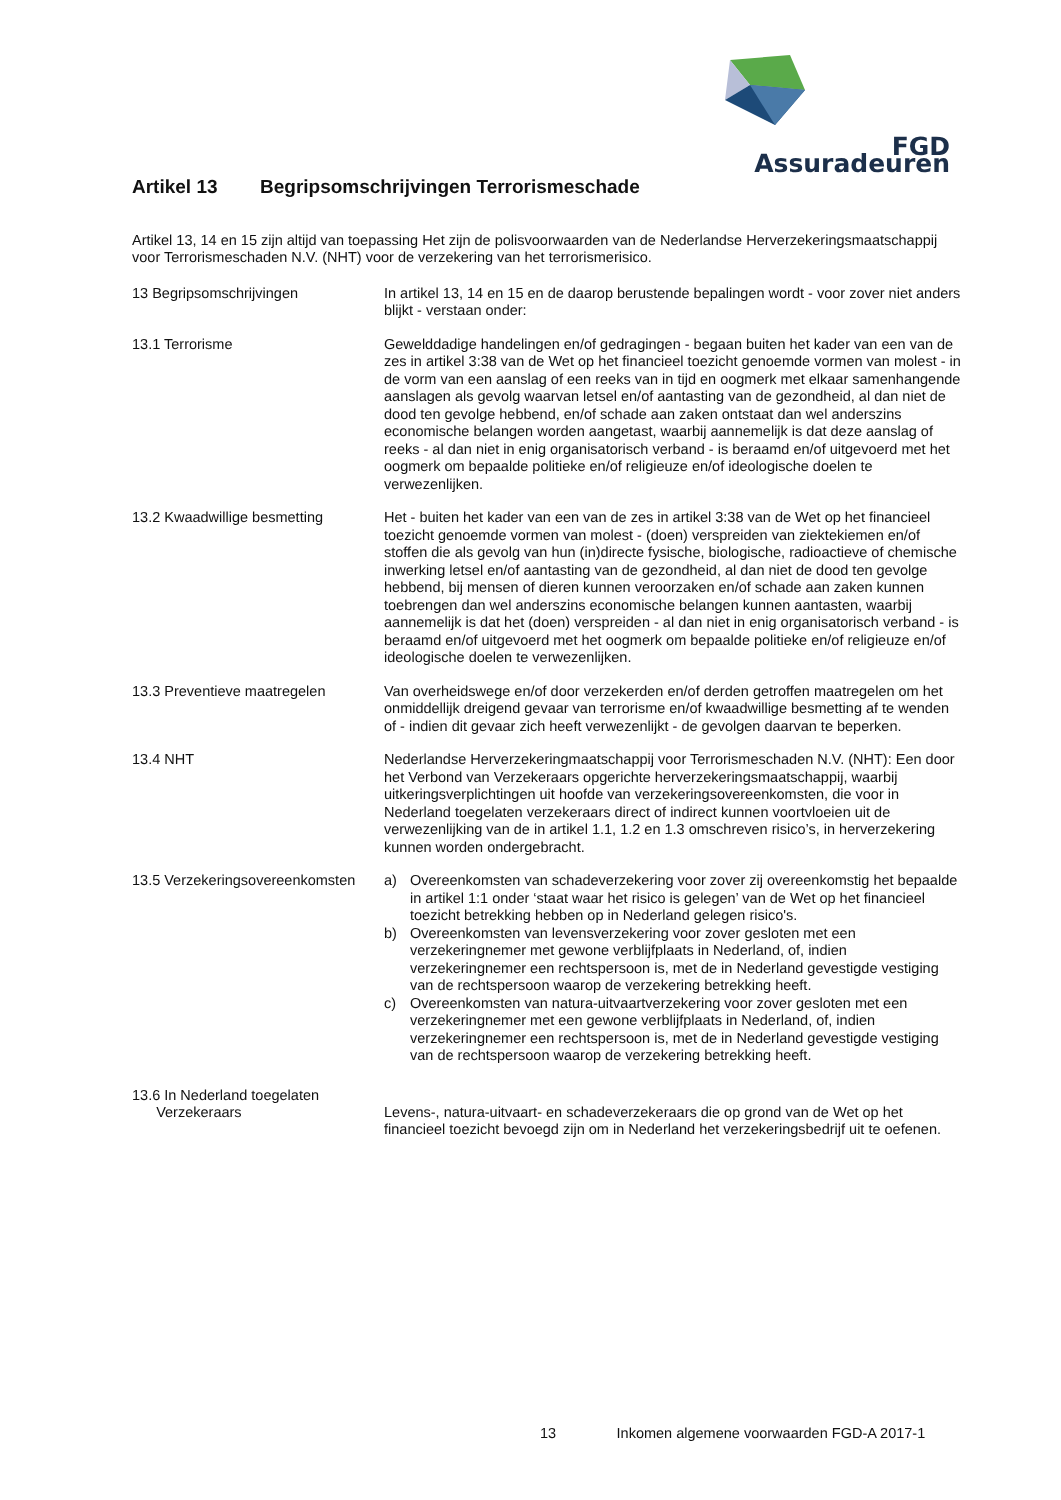FGD Assuradeuren
Artikel 13 Begripsomschrijvingen Terrorismeschade
Artikel 13, 14 en 15 zijn altijd van toepassing Het zijn de polisvoorwaarden van de Nederlandse Herverzekeringsmaatschappij voor Terrorismeschaden N.V. (NHT) voor de verzekering van het terrorismerisico.
13 Begripsomschrijvingen In artikel 13, 14 en 15 en de daarop berustende bepalingen wordt - voor zover niet anders blijkt - verstaan onder:
13.1 Terrorisme Gewelddadige handelingen en/of gedragingen - begaan buiten het kader van een van de zes in artikel 3:38 van de Wet op het financieel toezicht genoemde vormen van molest - in de vorm van een aanslag of een reeks van in tijd en oogmerk met elkaar samenhangende aanslagen als gevolg waarvan letsel en/of aantasting van de gezondheid, al dan niet de dood ten gevolge hebbend, en/of schade aan zaken ontstaat dan wel anderszins economische belangen worden aangetast, waarbij aannemelijk is dat deze aanslag of reeks - al dan niet in enig organisatorisch verband - is beraamd en/of uitgevoerd met het oogmerk om bepaalde politieke en/of religieuze en/of ideologische doelen te verwezenlijken.
13.2 Kwaadwillige besmetting Het - buiten het kader van een van de zes in artikel 3:38 van de Wet op het financieel toezicht genoemde vormen van molest - (doen) verspreiden van ziektekiemen en/of stoffen die als gevolg van hun (in)directe fysische, biologische, radioactieve of chemische inwerking letsel en/of aantasting van de gezondheid, al dan niet de dood ten gevolge hebbend, bij mensen of dieren kunnen veroorzaken en/of schade aan zaken kunnen toebrengen dan wel anderszins economische belangen kunnen aantasten, waarbij aannemelijk is dat het (doen) verspreiden - al dan niet in enig organisatorisch verband - is beraamd en/of uitgevoerd met het oogmerk om bepaalde politieke en/of religieuze en/of ideologische doelen te verwezenlijken.
13.3 Preventieve maatregelen Van overheidswege en/of door verzekerden en/of derden getroffen maatregelen om het onmiddellijk dreigend gevaar van terrorisme en/of kwaadwillige besmetting af te wenden of - indien dit gevaar zich heeft verwezenlijkt - de gevolgen daarvan te beperken.
13.4 NHT Nederlandse Herverzekeringmaatschappij voor Terrorismeschaden N.V. (NHT): Een door het Verbond van Verzekeraars opgerichte herverzekeringsmaatschappij, waarbij uitkeringsverplichtingen uit hoofde van verzekeringsovereenkomsten, die voor in Nederland toegelaten verzekeraars direct of indirect kunnen voortvloeien uit de verwezenlijking van de in artikel 1.1, 1.2 en 1.3 omschreven risico’s, in herverzekering kunnen worden ondergebracht.
13.5 Verzekeringsovereenkomsten
a) Overeenkomsten van schadeverzekering voor zover zij overeenkomstig het bepaalde in artikel 1:1 onder ‘staat waar het risico is gelegen’ van de Wet op het financieel toezicht betrekking hebben op in Nederland gelegen risico's.
b) Overeenkomsten van levensverzekering voor zover gesloten met een verzekeringnemer met gewone verblijfplaats in Nederland, of, indien verzekeringnemer een rechtspersoon is, met de in Nederland gevestigde vestiging van de rechtspersoon waarop de verzekering betrekking heeft.
c) Overeenkomsten van natura-uitvaartverzekering voor zover gesloten met een verzekeringnemer met een gewone verblijfplaats in Nederland, of, indien verzekeringnemer een rechtspersoon is, met de in Nederland gevestigde vestiging van de rechtspersoon waarop de verzekering betrekking heeft.
13.6 In Nederland toegelaten
Verzekeraars
Levens-, natura-uitvaart- en schadeverzekeraars die op grond van de Wet op het financieel toezicht bevoegd zijn om in Nederland het verzekeringsbedrijf uit te oefenen.
13 Inkomen algemene voorwaarden FGD-A 2017-1